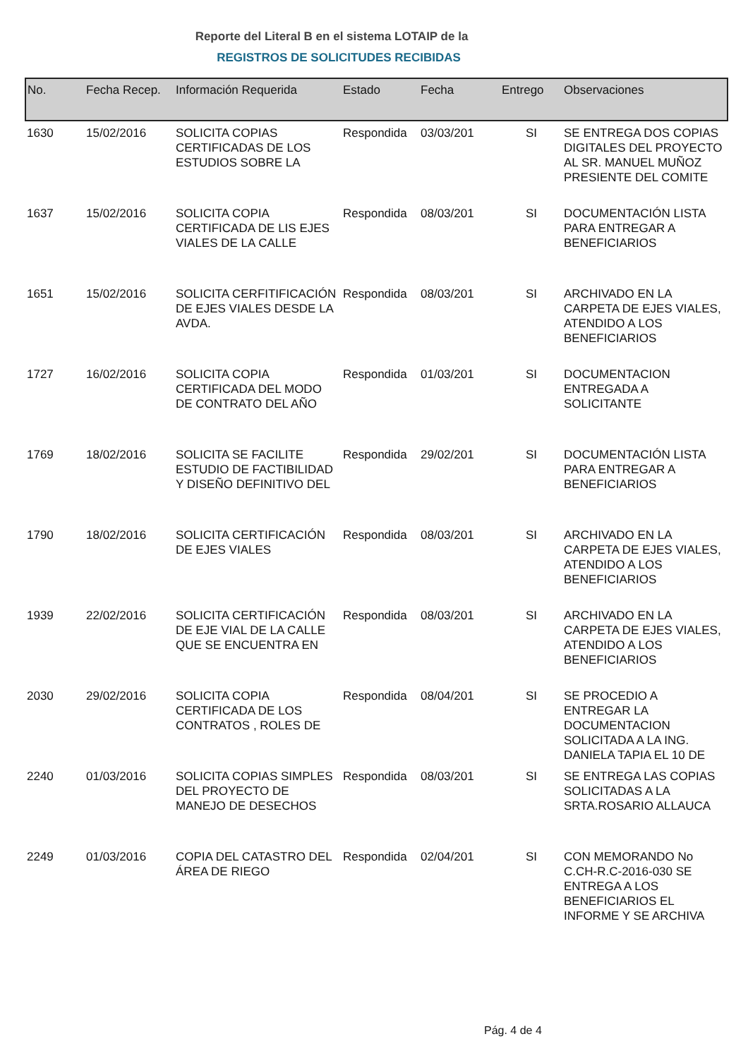Reporte del Literal B en el sistema LOTAIP de la
REGISTROS DE SOLICITUDES RECIBIDAS
| No. | Fecha Recep. | Información Requerida | Estado | Fecha | Entrego | Observaciones |
| --- | --- | --- | --- | --- | --- | --- |
| 1630 | 15/02/2016 | SOLICITA COPIAS CERTIFICADAS DE LOS ESTUDIOS SOBRE LA | Respondida | 03/03/201 | SI | SE ENTREGA DOS COPIAS DIGITALES DEL PROYECTO AL SR. MANUEL MUÑOZ PRESIENTE DEL COMITE |
| 1637 | 15/02/2016 | SOLICITA COPIA CERTIFICADA DE LIS EJES VIALES DE LA CALLE | Respondida | 08/03/201 | SI | DOCUMENTACIÓN LISTA PARA ENTREGAR A BENEFICIARIOS |
| 1651 | 15/02/2016 | SOLICITA CERFITIFICACIÓN DE EJES VIALES DESDE LA AVDA. | Respondida | 08/03/201 | SI | ARCHIVADO EN LA CARPETA DE EJES VIALES, ATENDIDO A LOS BENEFICIARIOS |
| 1727 | 16/02/2016 | SOLICITA COPIA CERTIFICADA DEL MODO DE CONTRATO DEL AÑO | Respondida | 01/03/201 | SI | DOCUMENTACION ENTREGADA A SOLICITANTE |
| 1769 | 18/02/2016 | SOLICITA SE FACILITE ESTUDIO DE FACTIBILIDAD Y DISEÑO DEFINITIVO DEL | Respondida | 29/02/201 | SI | DOCUMENTACIÓN LISTA PARA ENTREGAR A BENEFICIARIOS |
| 1790 | 18/02/2016 | SOLICITA CERTIFICACIÓN DE EJES VIALES | Respondida | 08/03/201 | SI | ARCHIVADO EN LA CARPETA DE EJES VIALES, ATENDIDO A LOS BENEFICIARIOS |
| 1939 | 22/02/2016 | SOLICITA CERTIFICACIÓN DE EJE VIAL DE LA CALLE QUE SE ENCUENTRA EN | Respondida | 08/03/201 | SI | ARCHIVADO EN LA CARPETA DE EJES VIALES, ATENDIDO A LOS BENEFICIARIOS |
| 2030 | 29/02/2016 | SOLICITA COPIA CERTIFICADA DE LOS CONTRATOS , ROLES DE | Respondida | 08/04/201 | SI | SE PROCEDIO A ENTREGAR LA DOCUMENTACION SOLICITADA A LA ING. DANIELA TAPIA EL 10 DE |
| 2240 | 01/03/2016 | SOLICITA COPIAS SIMPLES DEL PROYECTO DE MANEJO DE DESECHOS | Respondida | 08/03/201 | SI | SE ENTREGA LAS COPIAS SOLICITADAS A LA SRTA.ROSARIO ALLAUCA |
| 2249 | 01/03/2016 | COPIA DEL CATASTRO DEL ÁREA DE RIEGO | Respondida | 02/04/201 | SI | CON MEMORANDO No C.CH-R.C-2016-030 SE ENTREGA A LOS BENEFICIARIOS EL INFORME Y SE ARCHIVA |
Pág. 4 de 4